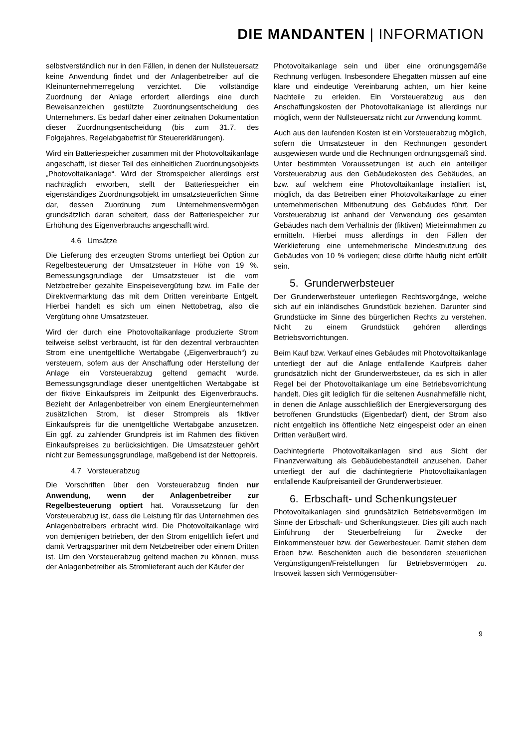DIE MANDANTEN | INFORMATION
selbstverständlich nur in den Fällen, in denen der Nullsteuersatz keine Anwendung findet und der Anlagenbetreiber auf die Kleinunternehmerregelung verzichtet. Die vollständige Zuordnung der Anlage erfordert allerdings eine durch Beweisanzeichen gestützte Zuordnungsentscheidung des Unternehmers. Es bedarf daher einer zeitnahen Dokumentation dieser Zuordnungsentscheidung (bis zum 31.7. des Folgejahres, Regelabgabefrist für Steuererklärungen).
Wird ein Batteriespeicher zusammen mit der Photovoltaikanlage angeschafft, ist dieser Teil des einheitlichen Zuordnungsobjekts „Photovoltaikanlage“. Wird der Stromspeicher allerdings erst nachträglich erworben, stellt der Batteriespeicher ein eigenständiges Zuordnungs­objekt im umsatzsteuerlichen Sinne dar, dessen Zuordnung zum Unternehmensvermögen grundsätzlich daran scheitert, dass der Batteriespeicher zur Erhöhung des Eigenverbrauchs angeschafft wird.
4.6 Umsätze
Die Lieferung des erzeugten Stroms unterliegt bei Option zur Regelbesteuerung der Umsatzsteuer in Höhe von 19 %. Bemessungsgrundlage der Umsatzsteuer ist die vom Netzbetreiber gezahlte Einspeisevergütung bzw. im Falle der Direktvermarktung das mit dem Dritten vereinbarte Entgelt. Hierbei handelt es sich um einen Nettobetrag, also die Vergütung ohne Umsatzsteuer.
Wird der durch eine Photovoltaikanlage produzierte Strom teilweise selbst verbraucht, ist für den dezentral ver­brauchten Strom eine unentgeltliche Wertabgabe („Eigen­verbrauch“) zu versteuern, sofern aus der Anschaffung oder Herstellung der Anlage ein Vorsteuerabzug geltend gemacht wurde. Bemessungsgrundlage dieser unentgelt­lichen Wertabgabe ist der fiktive Einkaufspreis im Zeitpunkt des Eigenverbrauchs. Bezieht der Anlagenbetreiber von einem Energieunternehmen zusätzlichen Strom, ist dieser Strompreis als fiktiver Einkaufspreis für die unentgeltliche Wertabgabe anzusetzen. Ein ggf. zu zahlender Grundpreis ist im Rahmen des fiktiven Einkaufspreises zu berücksich­tigen. Die Umsatzsteuer gehört nicht zur Bemessungs­grundlage, maßgebend ist der Nettopreis.
4.7 Vorsteuerabzug
Die Vorschriften über den Vorsteuerabzug finden nur Anwendung, wenn der Anlagenbetreiber zur Regelbesteuerung optiert hat. Voraussetzung für den Vorsteuerabzug ist, dass die Leistung für das Unternehmen des Anlagenbetreibers erbracht wird. Die Photovoltaikanlage wird von demjenigen betrieben, der den Strom entgeltlich liefert und damit Vertragspartner mit dem Netzbetreiber oder einem Dritten ist. Um den Vorsteuerabzug geltend machen zu können, muss der Anlagenbetreiber als Stromlieferant auch der Käufer der
Photovoltaikanlage sein und über eine ordnungsgemäße Rechnung verfügen. Insbesondere Ehegatten müssen auf eine klare und eindeutige Vereinbarung achten, um hier keine Nachteile zu erleiden. Ein Vorsteuerabzug aus den Anschaffungskosten der Photovoltaikanlage ist allerdings nur möglich, wenn der Nullsteuersatz nicht zur Anwendung kommt.
Auch aus den laufenden Kosten ist ein Vorsteuerabzug möglich, sofern die Umsatzsteuer in den Rechnungen gesondert ausgewiesen wurde und die Rechnungen ordnungsgemäß sind. Unter bestimmten Voraussetzungen ist auch ein anteiliger Vorsteuerabzug aus den Gebäudekosten des Gebäudes, an bzw. auf welchem eine Photovoltaikanlage installiert ist, möglich, da das Betreiben einer Photovoltaikanlage zu einer unternehmerischen Mitbenutzung des Gebäudes führt. Der Vorsteuerabzug ist anhand der Verwendung des gesamten Gebäudes nach dem Verhältnis der (fiktiven) Mieteinnahmen zu ermitteln. Hierbei muss allerdings in den Fällen der Werklieferung eine unternehmerische Mindestnutzung des Gebäudes von 10 % vorliegen; diese dürfte häufig nicht erfüllt sein.
5. Grunderwerbsteuer
Der Grunderwerbsteuer unterliegen Rechtsvorgänge, welche sich auf ein inländisches Grundstück beziehen. Darunter sind Grundstücke im Sinne des bürgerlichen Rechts zu verstehen. Nicht zu einem Grundstück gehören allerdings Betriebsvorrichtungen.
Beim Kauf bzw. Verkauf eines Gebäudes mit Photovoltaik­anlage unterliegt der auf die Anlage entfallende Kaufpreis daher grundsätzlich nicht der Grunderwerbsteuer, da es sich in aller Regel bei der Photovoltaikanlage um eine Betriebsvorrichtung handelt. Dies gilt lediglich für die seltenen Ausnahmefälle nicht, in denen die Anlage aus­schließlich der Energieversorgung des betroffenen Grund­stücks (Eigenbedarf) dient, der Strom also nicht entgeltlich ins öffentliche Netz eingespeist oder an einen Dritten veräußert wird.
Dachintegrierte Photovoltaikanlagen sind aus Sicht der Finanzverwaltung als Gebäudebestandteil anzusehen. Daher unterliegt der auf die dachintegrierte Photovoltaikanlagen entfallende Kaufpreisanteil der Grunderwerbsteuer.
6. Erbschaft- und Schenkungsteuer
Photovoltaikanlagen sind grundsätzlich Betriebsvermögen im Sinne der Erbschaft- und Schenkungsteuer. Dies gilt auch nach Einführung der Steuerbefreiung für Zwecke der Einkommensteuer bzw. der Gewerbesteuer. Damit stehen dem Erben bzw. Beschenkten auch die besonderen steuerlichen Vergünstigungen/Freistellungen für Betriebs­vermögen zu. Insoweit lassen sich Vermögensüber-
9